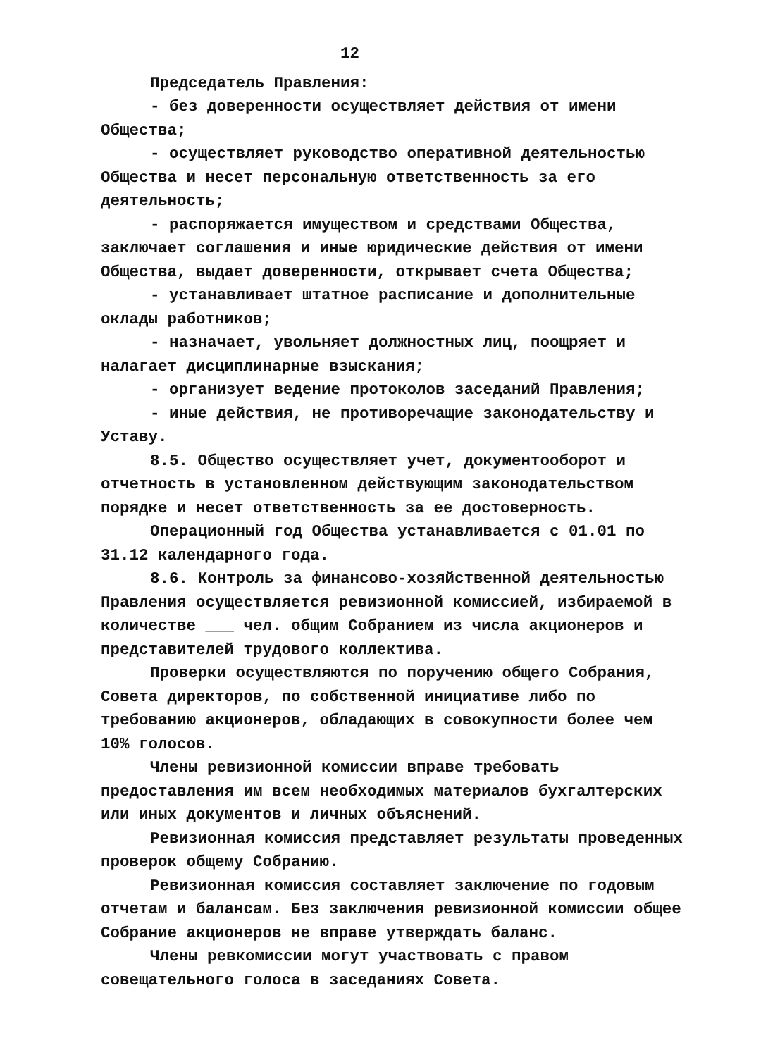12
Председатель Правления:
- без доверенности осуществляет действия от имени Общества;
- осуществляет руководство оперативной деятельностью Общества и несет персональную ответственность за его деятельность;
- распоряжается имуществом и средствами Общества, заключает соглашения и иные юридические действия от имени Общества, выдает доверенности, открывает счета Общества;
- устанавливает штатное расписание и дополнительные оклады работников;
- назначает, увольняет должностных лиц, поощряет и налагает дисциплинарные взыскания;
- организует ведение протоколов заседаний Правления;
- иные действия, не противоречащие законодательству и Уставу.
8.5. Общество осуществляет учет, документооборот и отчетность в установленном действующим законодательством порядке и несет ответственность за ее достоверность.
Операционный год Общества устанавливается с 01.01 по 31.12 календарного года.
8.6. Контроль за финансово-хозяйственной деятельностью Правления осуществляется ревизионной комиссией, избираемой в количестве ___ чел. общим Собранием из числа акционеров и представителей трудового коллектива.
Проверки осуществляются по поручению общего Собрания, Совета директоров, по собственной инициативе либо по требованию акционеров, обладающих в совокупности более чем 10% голосов.
Члены ревизионной комиссии вправе требовать предоставления им всем необходимых материалов бухгалтерских или иных документов и личных объяснений.
Ревизионная комиссия представляет результаты проведенных проверок общему Собранию.
Ревизионная комиссия составляет заключение по годовым отчетам и балансам. Без заключения ревизионной комиссии общее Собрание акционеров не вправе утверждать баланс.
Члены ревкомиссии могут участвовать с правом совещательного голоса в заседаниях Совета.